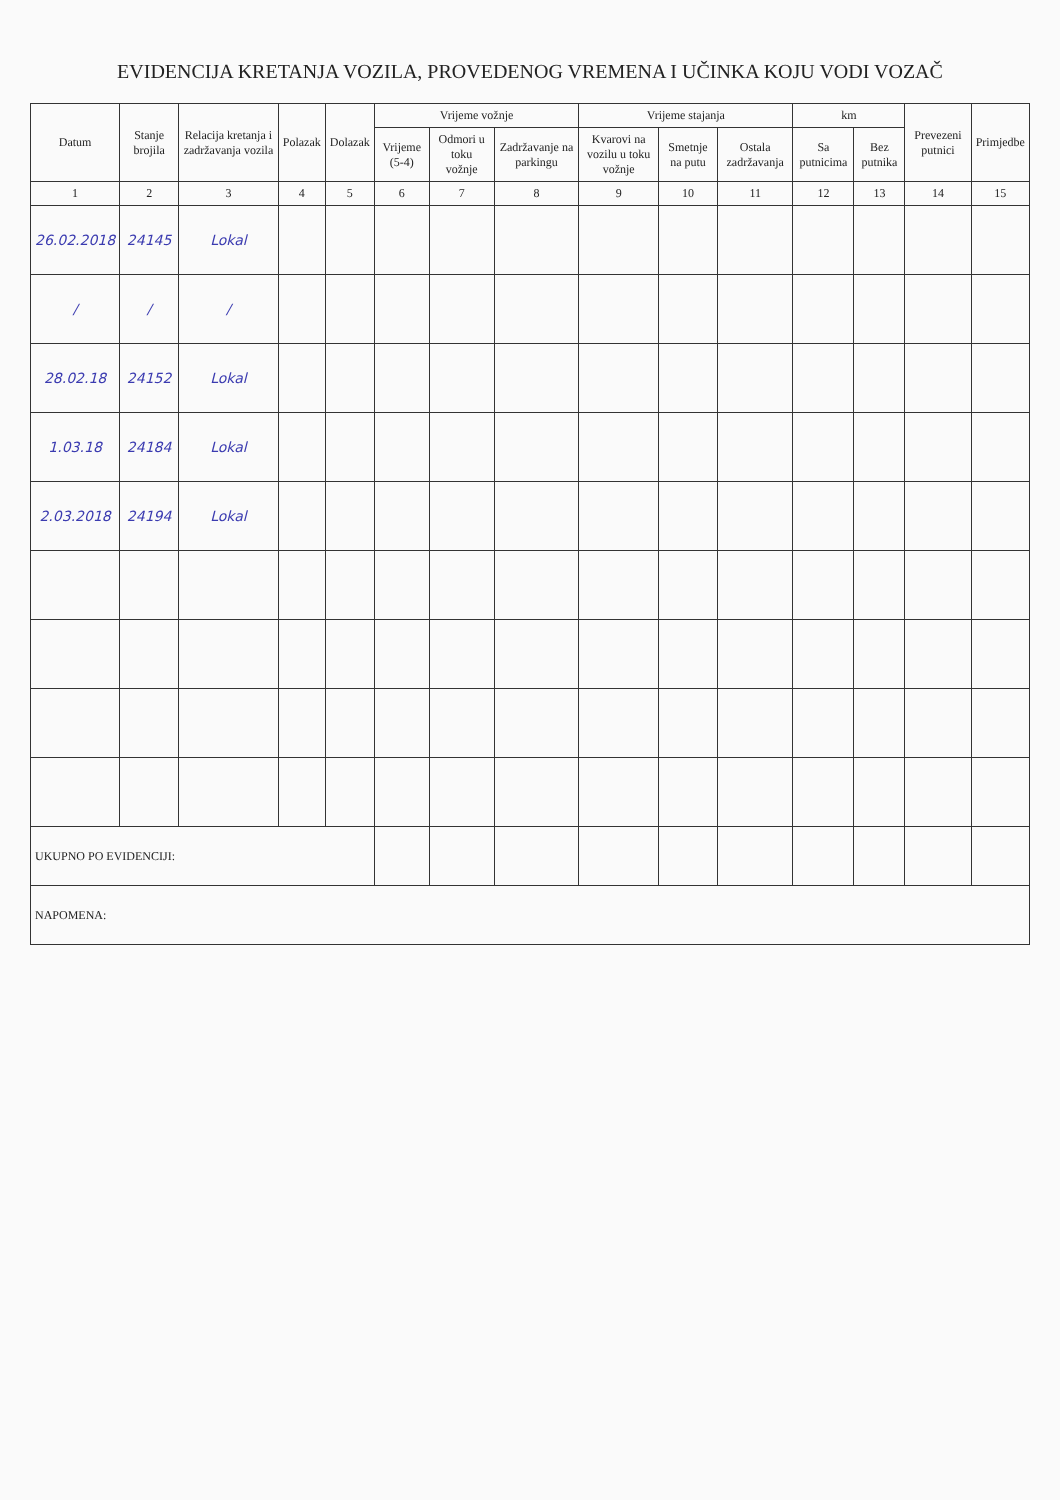EVIDENCIJA KRETANJA VOZILA, PROVEDENOG VREMENA I UČINKA KOJU VODI VOZAČ
| Datum | Stanje brojila | Relacija kretanja i zadržavanja vozila | Polazak | Dolazak | Vrijeme vožnje | | | Vrijeme stajanja | | | km | | Prevezeni putnici | Primjedbe |
| --- | --- | --- | --- | --- | --- | --- | --- | --- | --- | --- | --- | --- | --- | --- |
| | | | | | Vrijeme (5-4) | Odmori u toku vožnje | Zadržavanje na parkingu | Kvarovi na vozilu u toku vožnje | Smetnje na putu | Ostala zadržavanja | Sa putnicima | Bez putnika | | |
| 1 | 2 | 3 | 4 | 5 | 6 | 7 | 8 | 9 | 10 | 11 | 12 | 13 | 14 | 15 |
| 26.02.2018 | 24145 | Lokal | | | | | | | | | | | | |
| / | / | / | | | | | | | | | | | | |
| 28.02.18 | 24152 | Lokal | | | | | | | | | | | | |
| 1.03.18 | 24184 | Lokal | | | | | | | | | | | | |
| 2.03.2018 | 24194 | Lokal | | | | | | | | | | | | |
| UKUPNO PO EVIDENCIJI: | | | | | | | | | | | | | | |
| NAPOMENA: | | | | | | | | | | | | | | |